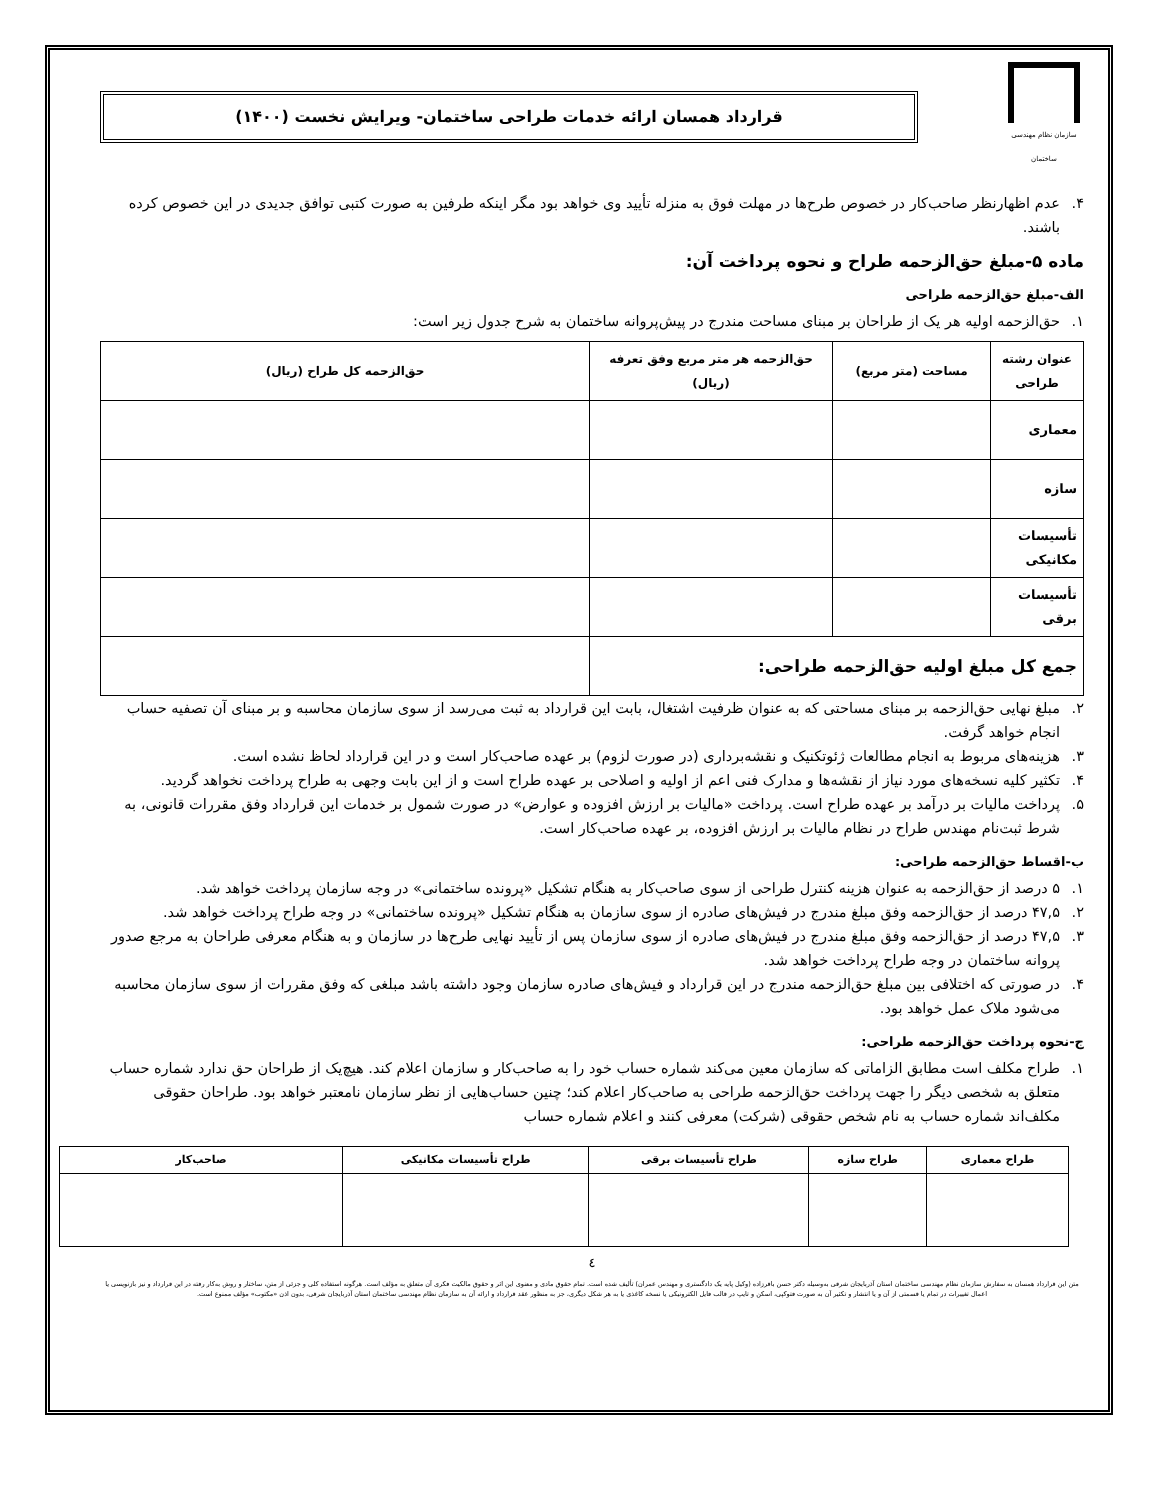سازمان نظام مهندسی ساختمان
قرارداد همسان ارائه خدمات طراحی ساختمان- ویرایش نخست (۱۴۰۰)
۴. عدم اظهارنظر صاحب‌کار در خصوص طرح‌ها در مهلت فوق به منزله تأیید وی خواهد بود مگر اینکه طرفین به صورت کتبی توافق جدیدی در این خصوص کرده باشند.
ماده ۵-مبلغ حق‌الزحمه طراح و نحوه پرداخت آن:
الف-مبلغ حق‌الزحمه طراحی
۱. حق‌الزحمه اولیه هر یک از طراحان بر مبنای مساحت مندرج در پیش‌پروانه ساختمان به شرح جدول زیر است:
| عنوان رشته طراحی | مساحت (متر مربع) | حق‌الزحمه هر متر مربع وفق تعرفه (ریال) | حق‌الزحمه کل طراح (ریال) |
| --- | --- | --- | --- |
| معماری | | | |
| سازه | | | |
| تأسیسات مکانیکی | | | |
| تأسیسات برقی | | | |
| جمع کل مبلغ اولیه حق‌الزحمه طراحی: | | | |
۲. مبلغ نهایی حق‌الزحمه بر مبنای مساحتی که به عنوان ظرفیت اشتغال، بابت این قرارداد به ثبت می‌رسد از سوی سازمان محاسبه و بر مبنای آن تصفیه حساب انجام خواهد گرفت.
۳. هزینه‌های مربوط به انجام مطالعات ژئوتکنیک و نقشه‌برداری (در صورت لزوم) بر عهده صاحب‌کار است و در این قرارداد لحاظ نشده است.
۴. تکثیر کلیه نسخه‌های مورد نیاز از نقشه‌ها و مدارک فنی اعم از اولیه و اصلاحی بر عهده طراح است و از این بابت وجهی به طراح پرداخت نخواهد گردید.
۵. پرداخت مالیات بر درآمد بر عهده طراح است. پرداخت «مالیات بر ارزش افزوده و عوارض» در صورت شمول بر خدمات این قرارداد وفق مقررات قانونی، به شرط ثبت‌نام مهندس طراح در نظام مالیات بر ارزش افزوده، بر عهده صاحب‌کار است.
ب-اقساط حق‌الزحمه طراحی:
۱. ۵ درصد از حق‌الزحمه به عنوان هزینه کنترل طراحی از سوی صاحب‌کار به هنگام تشکیل «پرونده ساختمانی» در وجه سازمان پرداخت خواهد شد.
۲. ۴۷,۵ درصد از حق‌الزحمه وفق مبلغ مندرج در فیش‌های صادره از سوی سازمان به هنگام تشکیل «پرونده ساختمانی» در وجه طراح پرداخت خواهد شد.
۳. ۴۷,۵ درصد از حق‌الزحمه وفق مبلغ مندرج در فیش‌های صادره از سوی سازمان پس از تأیید نهایی طرح‌ها در سازمان و به هنگام معرفی طراحان به مرجع صدور پروانه ساختمان در وجه طراح پرداخت خواهد شد.
۴. در صورتی که اختلافی بین مبلغ حق‌الزحمه مندرج در این قرارداد و فیش‌های صادره سازمان وجود داشته باشد مبلغی که وفق مقررات از سوی سازمان محاسبه می‌شود ملاک عمل خواهد بود.
ج-نحوه پرداخت حق‌الزحمه طراحی:
۱. طراح مکلف است مطابق الزاماتی که سازمان معین می‌کند شماره حساب خود را به صاحب‌کار و سازمان اعلام کند. هیچ‌یک از طراحان حق ندارد شماره حساب متعلق به شخصی دیگر را جهت پرداخت حق‌الزحمه طراحی به صاحب‌کار اعلام کند؛ چنین حساب‌هایی از نظر سازمان نامعتبر خواهد بود. طراحان حقوقی مکلف‌اند شماره حساب به نام شخص حقوقی (شرکت) معرفی کنند و اعلام شماره حساب
| طراح معماری | طراح سازه | طراح تأسیسات برقی | طراح تأسیسات مکانیکی | صاحب‌کار |
| --- | --- | --- | --- | --- |
٤
متن این قرارداد همسان به سفارش سازمان نظام مهندسی ساختمان استان آذربایجان شرقی به‌وسیله دکتر حسن باقرزاده (وکیل پایه یک دادگستری و مهندس عمران) تألیف شده است. تمام حقوق مادی و معنوی این اثر و حقوق مالکیت فکری آن متعلق به مؤلف است. هرگونه استفاده کلی و جزئی از متن، ساختار و روش به‌کار رفته در این قرارداد و نیز بازنویسی یا اعمال تغییرات در تمام یا قسمتی از آن و یا انتشار و تکثیر آن به صورت فتوکپی، اسکن و تایپ در قالب فایل الکترونیکی یا نسخه کاغذی یا به هر شکل دیگری، جز به منظور عقد قرارداد و ارائه آن به سازمان نظام مهندسی ساختمان استان آذربایجان شرقی، بدون اذن «مکتوب» مؤلف ممنوع است.